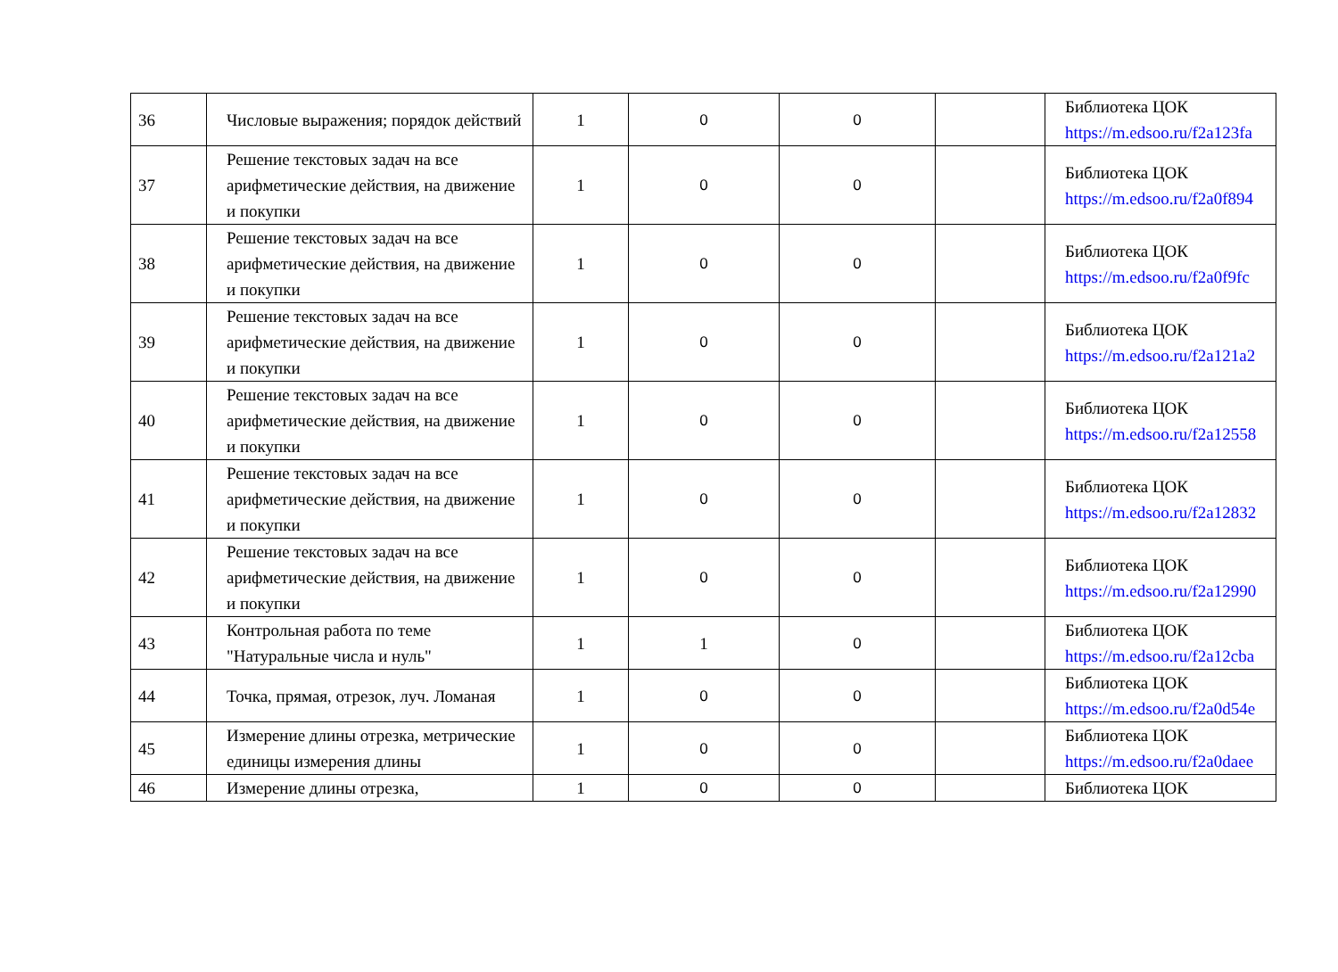| 36 | Числовые выражения; порядок действий | 1 | 0 | 0 | | Библиотека ЦОК https://m.edsoo.ru/f2a123fa |
| 37 | Решение текстовых задач на все арифметические действия, на движение и покупки | 1 | 0 | 0 | | Библиотека ЦОК https://m.edsoo.ru/f2a0f894 |
| 38 | Решение текстовых задач на все арифметические действия, на движение и покупки | 1 | 0 | 0 | | Библиотека ЦОК https://m.edsoo.ru/f2a0f9fc |
| 39 | Решение текстовых задач на все арифметические действия, на движение и покупки | 1 | 0 | 0 | | Библиотека ЦОК https://m.edsoo.ru/f2a121a2 |
| 40 | Решение текстовых задач на все арифметические действия, на движение и покупки | 1 | 0 | 0 | | Библиотека ЦОК https://m.edsoo.ru/f2a12558 |
| 41 | Решение текстовых задач на все арифметические действия, на движение и покупки | 1 | 0 | 0 | | Библиотека ЦОК https://m.edsoo.ru/f2a12832 |
| 42 | Решение текстовых задач на все арифметические действия, на движение и покупки | 1 | 0 | 0 | | Библиотека ЦОК https://m.edsoo.ru/f2a12990 |
| 43 | Контрольная работа по теме "Натуральные числа и нуль" | 1 | 1 | 0 | | Библиотека ЦОК https://m.edsoo.ru/f2a12cba |
| 44 | Точка, прямая, отрезок, луч. Ломаная | 1 | 0 | 0 | | Библиотека ЦОК https://m.edsoo.ru/f2a0d54e |
| 45 | Измерение длины отрезка, метрические единицы измерения длины | 1 | 0 | 0 | | Библиотека ЦОК https://m.edsoo.ru/f2a0daee |
| 46 | Измерение длины отрезка, | 1 | 0 | 0 | | Библиотека ЦОК |